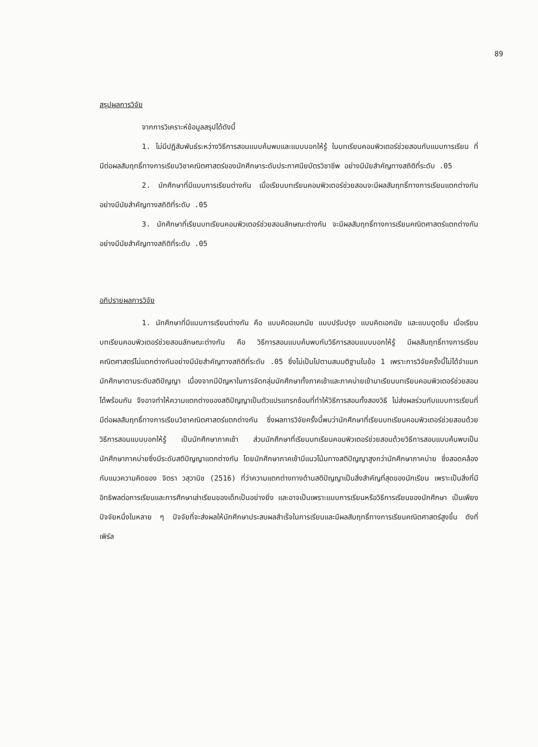89
สรุปผลการวิจัย
จากการวิเคราะห์ข้อมูลสรุปได้ดังนี้
1. ไม่มีปฏิสัมพันธ์ระหว่างวิธีการสอนแบบค้นพบและแบบบอกให้รู้ ในบทเรียนคอมพิวเตอร์ช่วยสอนกับแบบการเรียน ที่มีต่อผลสัมฤทธิ์ทางการเรียนวิชาคณิตศาสตร์ของนักศึกษาระดับประกาศนียบัตรวิชาชีพ อย่างมีนัยสำคัญทางสถิติที่ระดับ .05
2. นักศึกษาที่มีแบบการเรียนต่างกัน เมื่อเรียนบทเรียนคอมพิวเตอร์ช่วยสอนจะมีผลสัมฤทธิ์ทางการเรียนแตกต่างกันอย่างมีนัยสำคัญทางสถิติที่ระดับ .05
3. นักศึกษาที่เรียนบทเรียนคอมพิวเตอร์ช่วยสอนลักษณะต่างกัน จะมีผลสัมฤทธิ์ทางการเรียนคณิตศาสตร์แตกต่างกันอย่างมีนัยสำคัญทางสถิติที่ระดับ .05
อภิปรายผลการวิจัย
1. นักศึกษาที่มีแบบการเรียนต่างกัน คือ แบบคิดอเนกนัย แบบปรับปรุง แบบคิดเอกนัย และแบบดูดซึม เมื่อเรียนบทเรียนคอมพิวเตอร์ช่วยสอนลักษณะต่างกัน คือ วิธีการสอนแบบค้นพบกับวิธีการสอนแบบบอกให้รู้ มีผลสัมฤทธิ์ทางการเรียนคณิตศาสตร์ไม่แตกต่างกันอย่างมีนัยสำคัญทางสถิติที่ระดับ .05 ซึ่งไม่เป็นไปตามสมมติฐานในข้อ 1 เพราะการวิจัยครั้งนี้ไม่ได้จำแนกนักศึกษาตามระดับสติปัญญา เนื่องจากมีปัญหาในการจัดกลุ่มนักศึกษาทั้งภาคเช้าและภาคบ่ายเข้ามาเรียนบทเรียนคอมพิวเตอร์ช่วยสอนได้พร้อมกัน จึงอาจทำให้ความแตกต่างของสติปัญญาเป็นตัวแปรแทรกซ้อนที่ทำให้วิธีการสอนทั้งสองวิธี ไม่ส่งผลร่วมกับแบบการเรียนที่มีต่อผลสัมฤทธิ์ทางการเรียนวิชาคณิตศาสตร์แตกต่างกัน ซึ่งผลการวิจัยครั้งนี้พบว่านักศึกษาที่เรียนบทเรียนคอมพิวเตอร์ช่วยสอนด้วยวิธีการสอนแบบบอกให้รู้ เป็นนักศึกษาภาคเช้า ส่วนนักศึกษาที่เรียนบทเรียนคอมพิวเตอร์ช่วยสอนด้วยวิธีการสอนแบบค้นพบเป็นนักศึกษาภาคบ่ายซึ่งมีระดับสติปัญญาแตกต่างกัน โดยนักศึกษาภาคเช้ามีแนวโน้มทางสติปัญญาสูงกว่านักศึกษาภาคบ่าย ซึ่งสอดคล้องกับแนวความคิดของ จิตรา วสุวานิช (2516) ที่ว่าความแตกต่างทางด้านสติปัญญาเป็นสิ่งสำคัญที่สุดของนักเรียน เพราะเป็นสิ่งที่มีอิทธิพลต่อการเรียนและการศึกษาเล่าเรียนของเด็กเป็นอย่างยิ่ง และอาจเป็นเพราะแบบการเรียนหรือวิธีการเรียนของนักศึกษา เป็นเพียงปัจจัยหนึ่งในหลาย ๆ ปัจจัยที่จะส่งผลให้นักศึกษาประสบผลสำเร็จในการเรียนและมีผลสัมฤทธิ์ทางการเรียนคณิตศาสตร์สูงขึ้น ดังที่ เพิร์ล